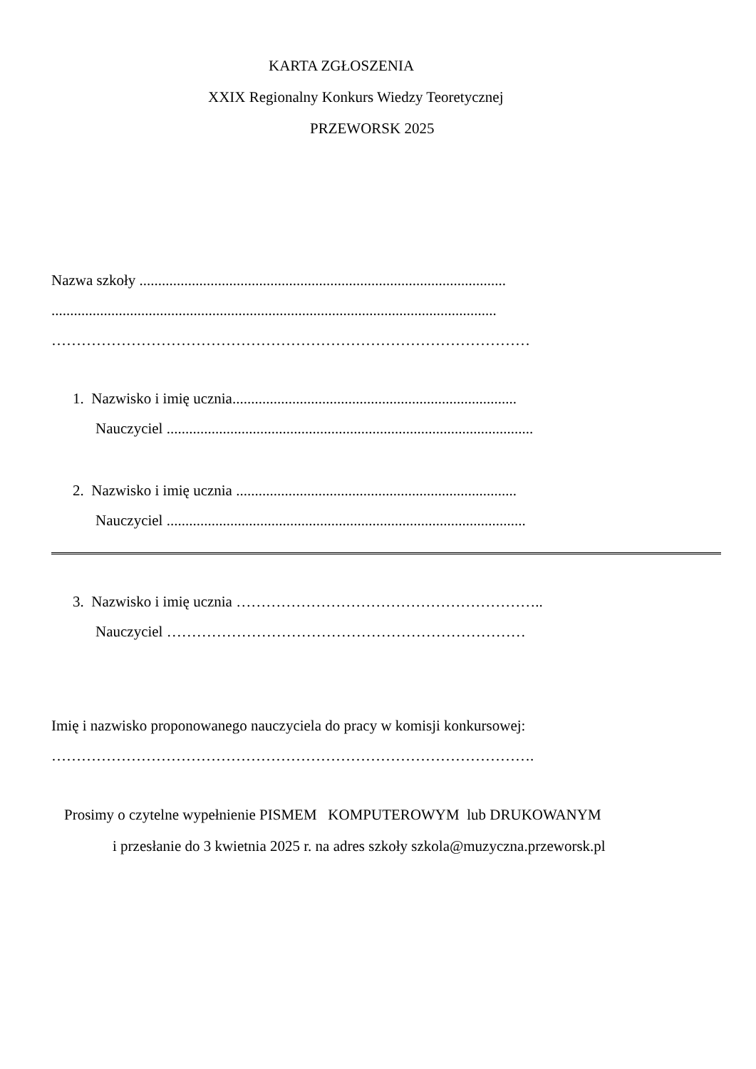KARTA ZGŁOSZENIA
XXIX Regionalny Konkurs Wiedzy Teoretycznej
PRZEWORSK 2025
Nazwa szkoły ..................................................................................................
.......................................................................................................................
……………………………………………………………………………………
1. Nazwisko i imię ucznia............................................................................
Nauczyciel ..................................................................................................
2. Nazwisko i imię ucznia ...........................................................................
Nauczyciel ................................................................................................
3. Nazwisko i imię ucznia ……………………………………………………..
Nauczyciel ………………………………………………………………
Imię i nazwisko proponowanego nauczyciela do pracy w komisji konkursowej:
…………………………………………………………………………………….
Prosimy o czytelne wypełnienie PISMEM KOMPUTEROWYM lub DRUKOWANYM
i przesłanie do 3 kwietnia 2025 r. na adres szkoły szkola@muzyczna.przeworsk.pl